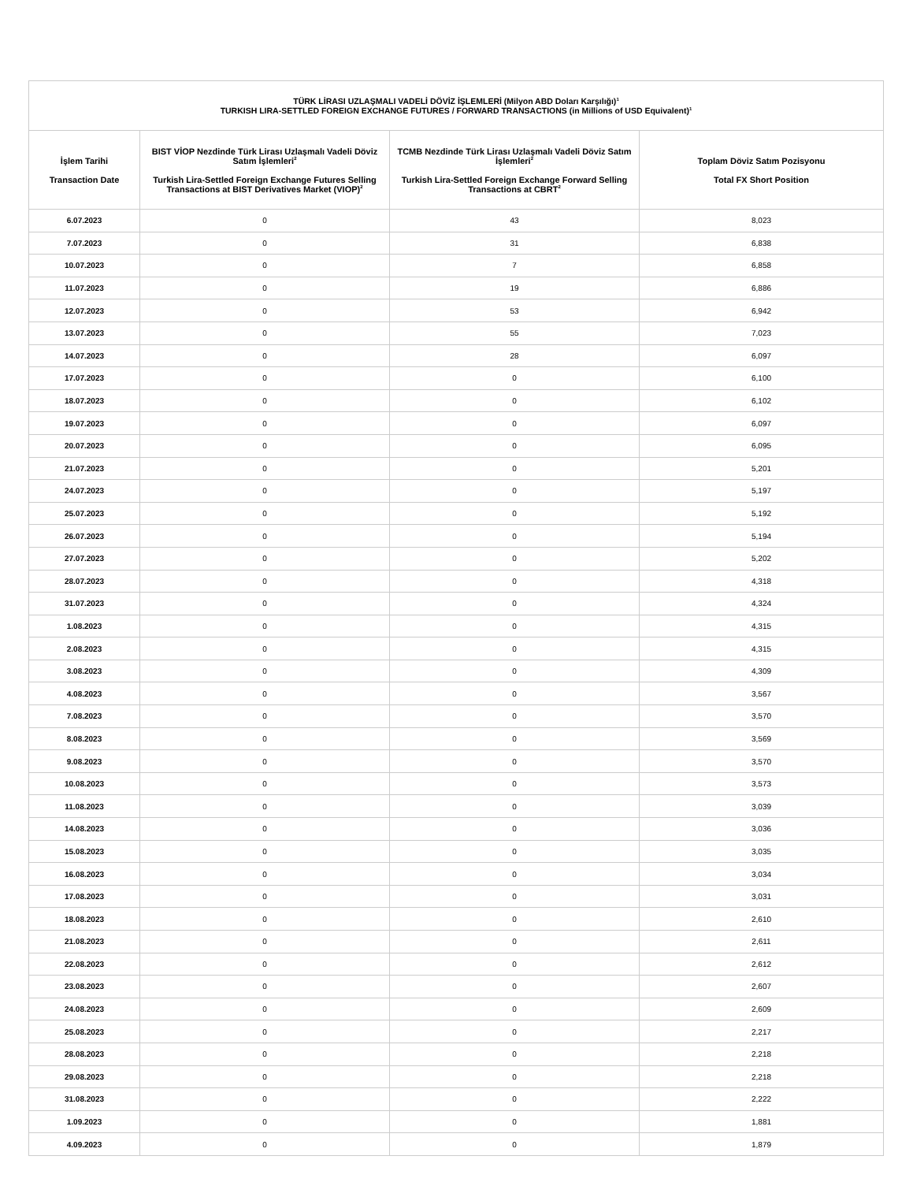| TÜRK LİRASI UZLAŞMALI VADELİ DÖVİZ İŞLEMLERİ (Milyon ABD Doları Karşılığı)<sup>1</sup> TURKISH LIRA-SETTLED FOREIGN EXCHANGE FUTURES / FORWARD TRANSACTIONS (in Millions of USD Equivalent)<sup>1</sup> | | | |
| --- | --- | --- | --- |
| İşlem Tarihi Transaction Date | BIST VİOP Nezdinde Türk Lirası Uzlaşmalı Vadeli Döviz Satım İşlemleri<sup>2</sup> Turkish Lira-Settled Foreign Exchange Futures Selling Transactions at BIST Derivatives Market (VIOP)<sup>2</sup> | TCMB Nezdinde Türk Lirası Uzlaşmalı Vadeli Döviz Satım İşlemleri<sup>2</sup> Turkish Lira-Settled Foreign Exchange Forward Selling Transactions at CBRT<sup>2</sup> | Toplam Döviz Satım Pozisyonu Total FX Short Position |
| 6.07.2023 | 0 | 43 | 8,023 |
| 7.07.2023 | 0 | 31 | 6,838 |
| 10.07.2023 | 0 | 7 | 6,858 |
| 11.07.2023 | 0 | 19 | 6,886 |
| 12.07.2023 | 0 | 53 | 6,942 |
| 13.07.2023 | 0 | 55 | 7,023 |
| 14.07.2023 | 0 | 28 | 6,097 |
| 17.07.2023 | 0 | 0 | 6,100 |
| 18.07.2023 | 0 | 0 | 6,102 |
| 19.07.2023 | 0 | 0 | 6,097 |
| 20.07.2023 | 0 | 0 | 6,095 |
| 21.07.2023 | 0 | 0 | 5,201 |
| 24.07.2023 | 0 | 0 | 5,197 |
| 25.07.2023 | 0 | 0 | 5,192 |
| 26.07.2023 | 0 | 0 | 5,194 |
| 27.07.2023 | 0 | 0 | 5,202 |
| 28.07.2023 | 0 | 0 | 4,318 |
| 31.07.2023 | 0 | 0 | 4,324 |
| 1.08.2023 | 0 | 0 | 4,315 |
| 2.08.2023 | 0 | 0 | 4,315 |
| 3.08.2023 | 0 | 0 | 4,309 |
| 4.08.2023 | 0 | 0 | 3,567 |
| 7.08.2023 | 0 | 0 | 3,570 |
| 8.08.2023 | 0 | 0 | 3,569 |
| 9.08.2023 | 0 | 0 | 3,570 |
| 10.08.2023 | 0 | 0 | 3,573 |
| 11.08.2023 | 0 | 0 | 3,039 |
| 14.08.2023 | 0 | 0 | 3,036 |
| 15.08.2023 | 0 | 0 | 3,035 |
| 16.08.2023 | 0 | 0 | 3,034 |
| 17.08.2023 | 0 | 0 | 3,031 |
| 18.08.2023 | 0 | 0 | 2,610 |
| 21.08.2023 | 0 | 0 | 2,611 |
| 22.08.2023 | 0 | 0 | 2,612 |
| 23.08.2023 | 0 | 0 | 2,607 |
| 24.08.2023 | 0 | 0 | 2,609 |
| 25.08.2023 | 0 | 0 | 2,217 |
| 28.08.2023 | 0 | 0 | 2,218 |
| 29.08.2023 | 0 | 0 | 2,218 |
| 31.08.2023 | 0 | 0 | 2,222 |
| 1.09.2023 | 0 | 0 | 1,881 |
| 4.09.2023 | 0 | 0 | 1,879 |